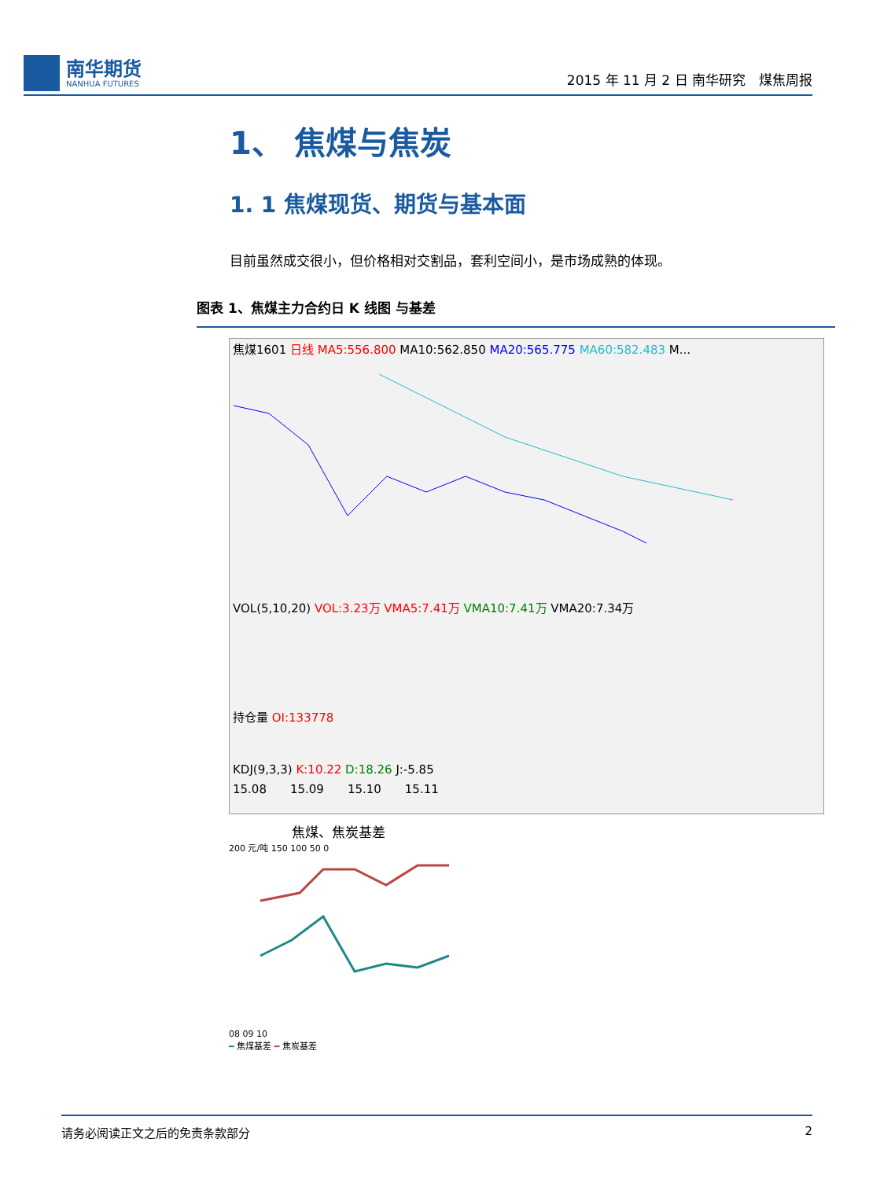南华期货
NANHUA FUTURES
2015 年 11 月 2 日 南华研究　煤焦周报
1、 焦煤与焦炭
1. 1 焦煤现货、期货与基本面
目前虽然成交很小，但价格相对交割品，套利空间小，是市场成熟的体现。
图表 1、焦煤主力合约日 K 线图 与基差
焦煤1601 日线 MA5:556.800 MA10:562.850 MA20:565.775 MA60:582.483 M...
VOL(5,10,20) VOL:3.23万 VMA5:7.41万 VMA10:7.41万 VMA20:7.34万
持仓量 OI:133778
KDJ(9,3,3) K:10.22 D:18.26 J:-5.85
15.08　　15.09　　15.10　　15.11
焦煤、焦炭基差
200 元/吨 150 100 50 0
08 09 10
━ 焦煤基差 ━ 焦炭基差
请务必阅读正文之后的免责条款部分 2